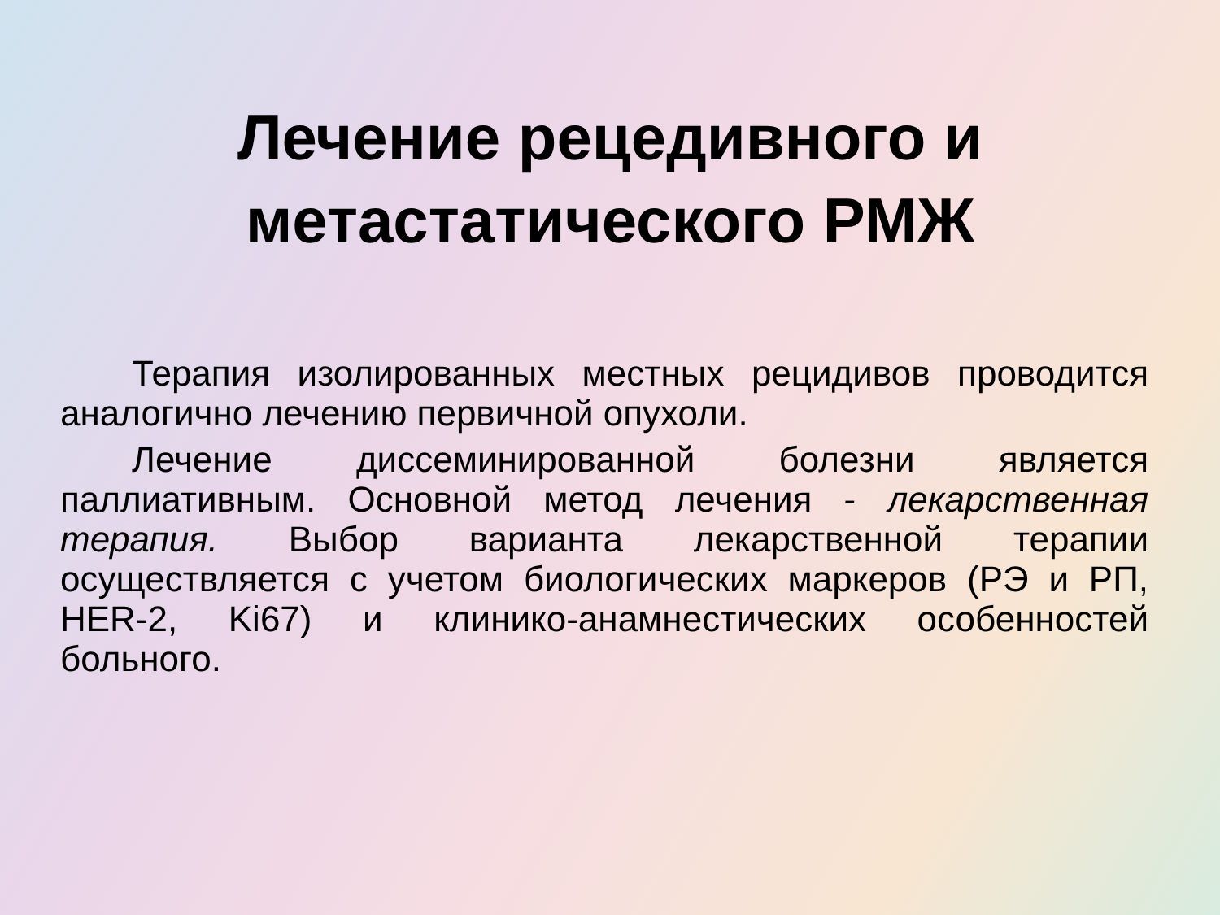Лечение рецедивного и
метастатического РМЖ
Терапия изолированных местных рецидивов проводится аналогично лечению первичной опухоли.
Лечение диссеминированной болезни является паллиативным. Основной метод лечения - лекарственная терапия. Выбор варианта лекарственной терапии осуществляется с учетом биологических маркеров (РЭ и РП, HER-2, Ki67) и клинико-анамнестических особенностей больного.